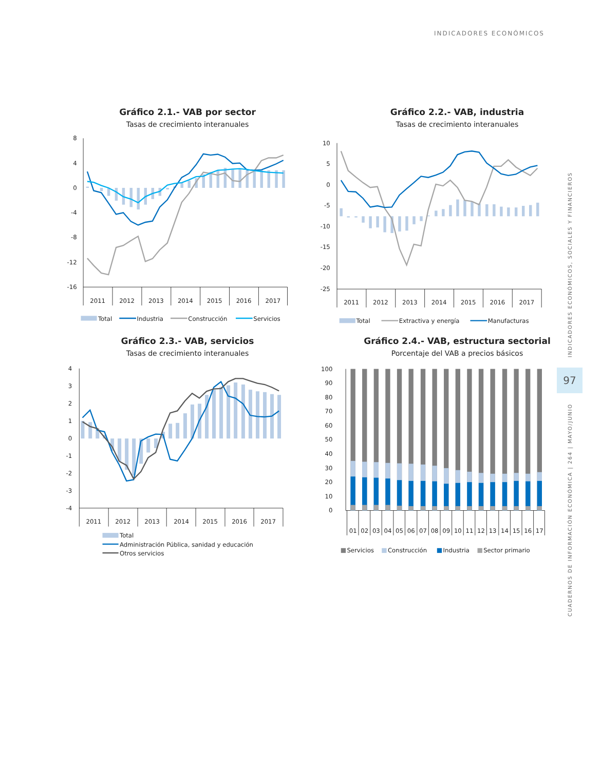INDICADORES ECONÓMICOS
Gráfico 2.1.- VAB por sector
Tasas de crecimiento interanuales
8
4
0
-4
-8
-12
-16
2011
2012
2013
2014
2015
2016
2017
Total
Industria
Construcción
Servicios
Gráfico 2.2.- VAB, industria
Tasas de crecimiento interanuales
10
5
0
-5
-10
-15
-20
-25
2011
2012
2013
2014
2015
2016
2017
Total
Extractiva y energía
Manufacturas
Gráfico 2.3.- VAB, servicios
Tasas de crecimiento interanuales
4
3
2
1
0
-1
-2
-3
-4
2011
2012
2013
2014
2015
2016
2017
Total
Administración Pública, sanidad y educación
Otros servicios
Gráfico 2.4.- VAB, estructura sectorial
Porcentaje del VAB a precios básicos
100
90
80
70
60
50
40
30
20
10
0
01
02
03
04
05
06
07
08
09
10
11
12
13
14
15
16
17
Servicios
Construcción
Industria
Sector primario
INDICADORES ECONÓMICOS, SOCIALES Y FINANCIEROS
97
CUADERNOS DE INFORMACIÓN ECONÓMICA | 264 | MAYO/JUNIO